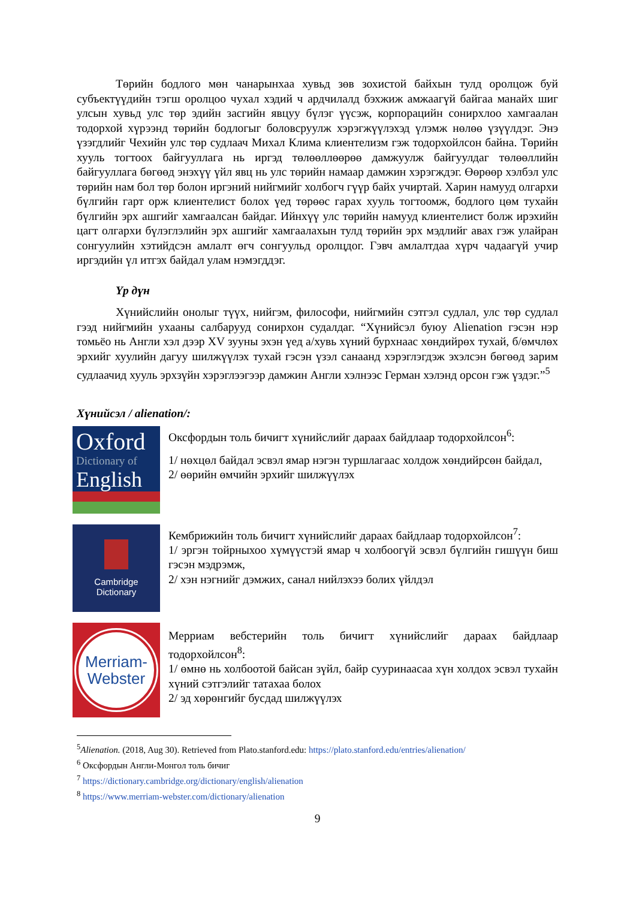Төрийн бодлого мөн чанарынхаа хувьд зөв зохистой байхын тулд оролцож буй субъектүүдийн тэгш оролцоо чухал хэдий ч ардчилалд бэхжиж амжаагүй байгаа манайх шиг улсын хувьд улс төр эдийн засгийн явцуу бүлэг үүсэж, корпорацийн сонирхлоо хамгаалан тодорхой хүрээнд төрийн бодлогыг боловсруулж хэрэгжүүлэхэд үлэмж нөлөө үзүүлдэг. Энэ үзэгдлийг Чехийн улс төр судлаач Михал Клима клиентелизм гэж тодорхойлсон байна. Төрийн хууль тогтоох байгууллага нь иргэд төлөөллөөрөө дамжуулж байгуулдаг төлөөллийн байгууллага бөгөөд энэхүү үйл явц нь улс төрийн намаар дамжин хэрэгждэг. Өөрөөр хэлбэл улс төрийн нам бол төр болон иргэний нийгмийг холбогч гүүр байх учиртай. Харин намууд олгархи бүлгийн гарт орж клиентелист болох үед төрөөс гарах хууль тогтоомж, бодлого цөм тухайн бүлгийн эрх ашгийг хамгаалсан байдаг. Ийнхүү улс төрийн намууд клиентелист болж ирэхийн цагт олгархи бүлэглэлийн эрх ашгийг хамгаалахын тулд төрийн эрх мэдлийг авах гэж улайран сонгуулийн хэтийдсэн амлалт өгч сонгуульд оролцдог. Гэвч амлалтдаа хүрч чадаагүй учир иргэдийн үл итгэх байдал улам нэмэгддэг.
Үр дүн
Хүнийслийн онолыг түүх, нийгэм, философи, нийгмийн сэтгэл судлал, улс төр судлал гээд нийгмийн ухааны салбарууд сонирхон судалдаг. “Хүнийсэл буюу Alienation гэсэн нэр томьёо нь Англи хэл дээр XV зууны эхэн үед а/хувь хүний бурхнаас хөндийрөх тухай, б/өмчлөх эрхийг хуулийн дагуу шилжүүлэх тухай гэсэн үзэл санаанд хэрэглэгдэж эхэлсэн бөгөөд зарим судлаачид хууль эрхзүйн хэрэглээгээр дамжин Англи хэлнээс Герман хэлэнд орсон гэж үздэг.”<sup>5</sup>
Хүнийсэл / alienation/:
Oxford
Dictionary of
English
Оксфордын толь бичигт хүнийслийг дараах байдлаар тодорхойлсон<sup>6</sup>:
1/ нөхцөл байдал эсвэл ямар нэгэн туршлагаас холдож хөндийрсөн байдал,
2/ өөрийн өмчийн эрхийг шилжүүлэх
Cambridge
Dictionary
Кембрижийн толь бичигт хүнийслийг дараах байдлаар тодорхойлсон<sup>7</sup>:
1/ эргэн тойрныхоо хүмүүстэй ямар ч холбоогүй эсвэл бүлгийн гишүүн биш гэсэн мэдрэмж,
2/ хэн нэгнийг дэмжих, санал нийлэхээ болих үйлдэл
Merriam-
Webster
Мерриам вебстерийн толь бичигт хүнийслийг дараах байдлаар тодорхойлсон<sup>8</sup>:
1/ өмнө нь холбоотой байсан зүйл, байр сууринаасаа хүн холдох эсвэл тухайн хүний сэтгэлийг татахаа болох
2/ эд хөрөнгийг бусдад шилжүүлэх
<sup>5</sup> Alienation. (2018, Aug 30). Retrieved from Plato.stanford.edu: https://plato.stanford.edu/entries/alienation/
<sup>6</sup> Оксфордын Англи-Монгол толь бичиг
<sup>7</sup> https://dictionary.cambridge.org/dictionary/english/alienation
<sup>8</sup> https://www.merriam-webster.com/dictionary/alienation
9